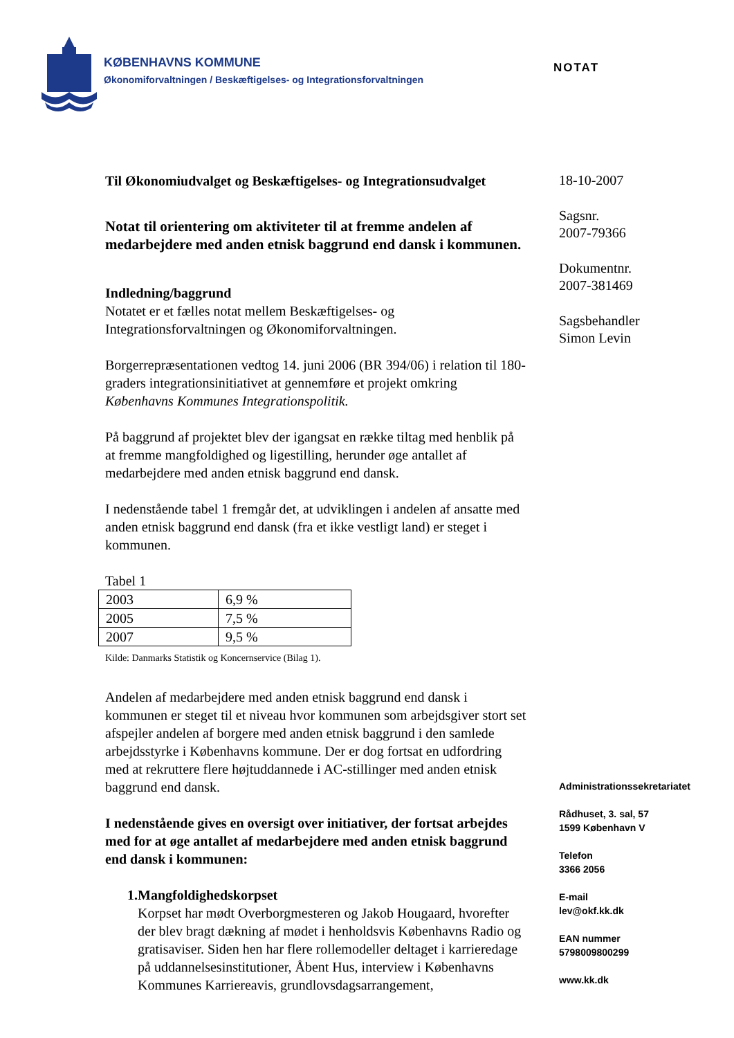KØBENHAVNS KOMMUNE
Økonomiforvaltningen / Beskæftigelses- og Integrationsforvaltningen
NOTAT
Til Økonomiudvalget og Beskæftigelses- og Integrationsudvalget
Notat til orientering om aktiviteter til at fremme andelen af medarbejdere med anden etnisk baggrund end dansk i kommunen.
Indledning/baggrund
Notatet er et fælles notat mellem Beskæftigelses- og Integrationsforvaltningen og Økonomiforvaltningen.
Borgerrepræsentationen vedtog 14. juni 2006 (BR 394/06) i relation til 180-graders integrationsinitiativet at gennemføre et projekt omkring Københavns Kommunes Integrationspolitik.
På baggrund af projektet blev der igangsat en række tiltag med henblik på at fremme mangfoldighed og ligestilling, herunder øge antallet af medarbejdere med anden etnisk baggrund end dansk.
I nedenstående tabel 1 fremgår det, at udviklingen i andelen af ansatte med anden etnisk baggrund end dansk (fra et ikke vestligt land) er steget i kommunen.
Tabel 1
| 2003 | 6,9 % |
| 2005 | 7,5 % |
| 2007 | 9,5 % |
Kilde: Danmarks Statistik og Koncernservice (Bilag 1).
Andelen af medarbejdere med anden etnisk baggrund end dansk i kommunen er steget til et niveau hvor kommunen som arbejdsgiver stort set afspejler andelen af borgere med anden etnisk baggrund i den samlede arbejdsstyrke i Københavns kommune. Der er dog fortsat en udfordring med at rekruttere flere højtuddannede i AC-stillinger med anden etnisk baggrund end dansk.
I nedenstående gives en oversigt over initiativer, der fortsat arbejdes med for at øge antallet af medarbejdere med anden etnisk baggrund end dansk i kommunen:
1. Mangfoldighedskorpset
Korpset har mødt Overborgmesteren og Jakob Hougaard, hvorefter der blev bragt dækning af mødet i henholdsvis Københavns Radio og gratisaviser. Siden hen har flere rollemodeller deltaget i karrieredage på uddannelsesinstitutioner, Åbent Hus, interview i Københavns Kommunes Karriereavis, grundlovsdagsarrangement,
18-10-2007
Sagsnr.
2007-79366
Dokumentnr.
2007-381469
Sagsbehandler
Simon Levin
Administrationssekretariatet
Rådhuset, 3. sal, 57
1599 København V
Telefon
3366 2056
E-mail
lev@okf.kk.dk
EAN nummer
5798009800299
www.kk.dk